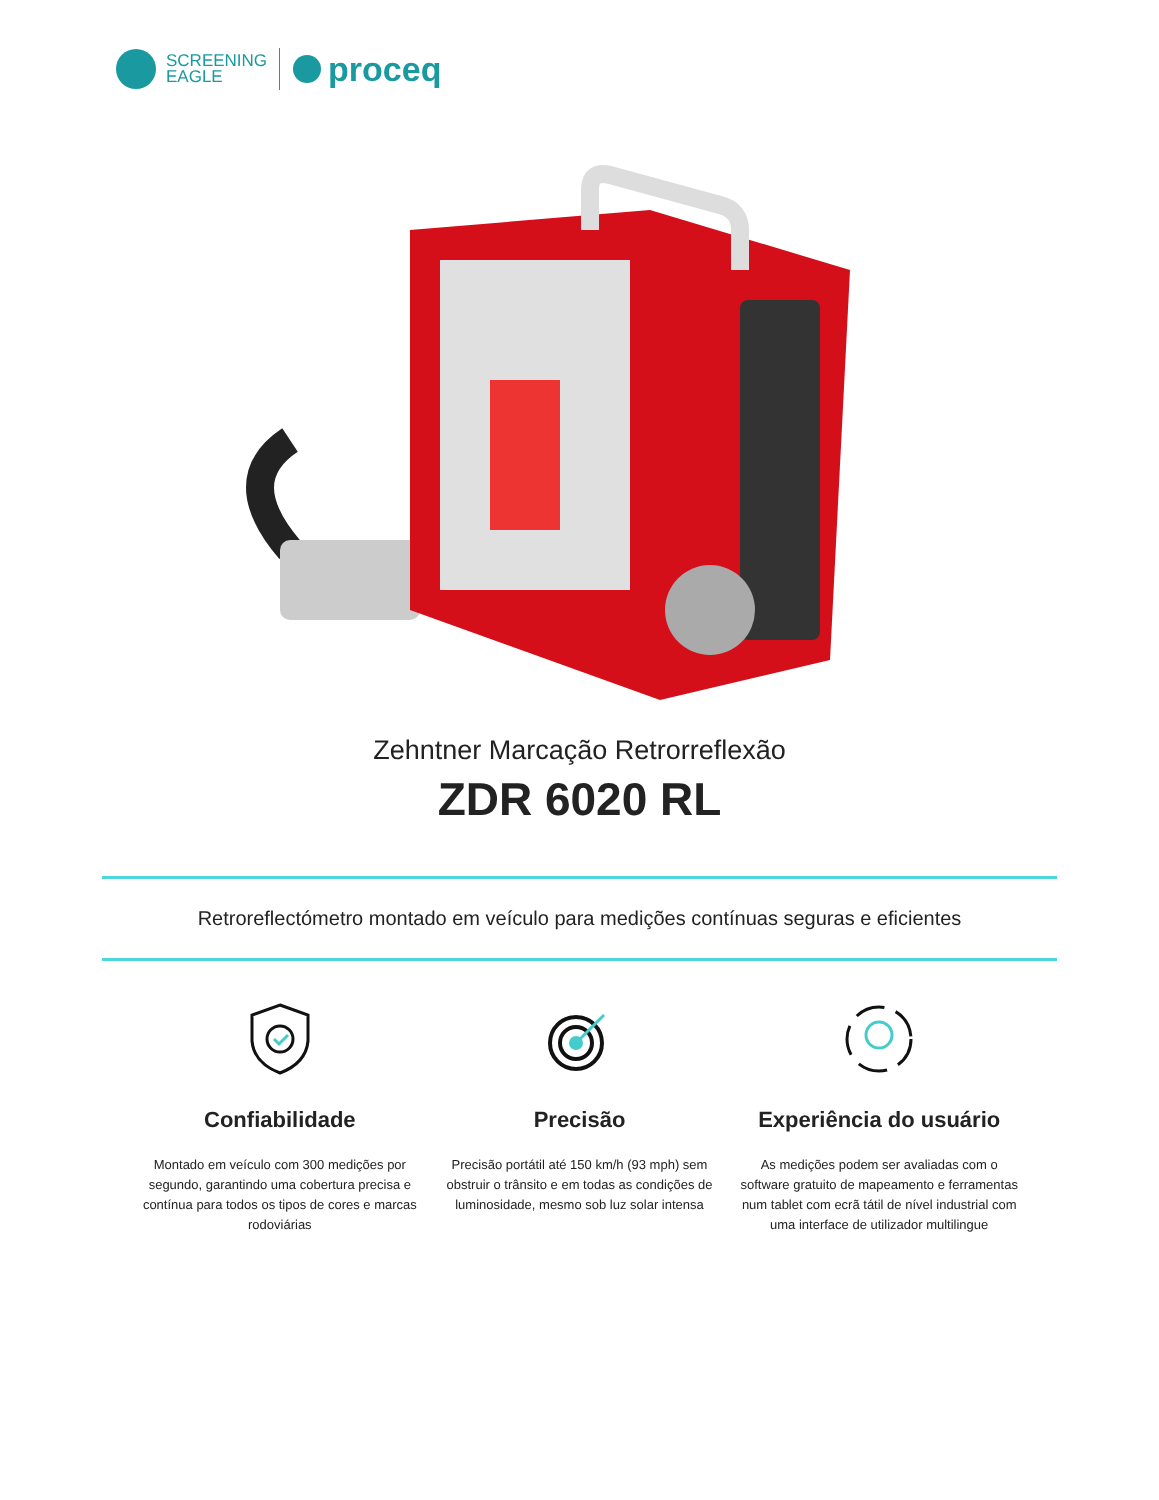SCREENING
EAGLE
proceq
Zehntner Marcação Retrorreflexão
ZDR 6020 RL
Retroreflectómetro montado em veículo para medições contínuas seguras e eficientes
Confiabilidade
Montado em veículo com 300 medições por segundo, garantindo uma cobertura precisa e contínua para todos os tipos de cores e marcas rodoviárias
Precisão
Precisão portátil até 150 km/h (93 mph) sem obstruir o trânsito e em todas as condições de luminosidade, mesmo sob luz solar intensa
Experiência do usuário
As medições podem ser avaliadas com o software gratuito de mapeamento e ferramentas num tablet com ecrã tátil de nível industrial com uma interface de utilizador multilingue